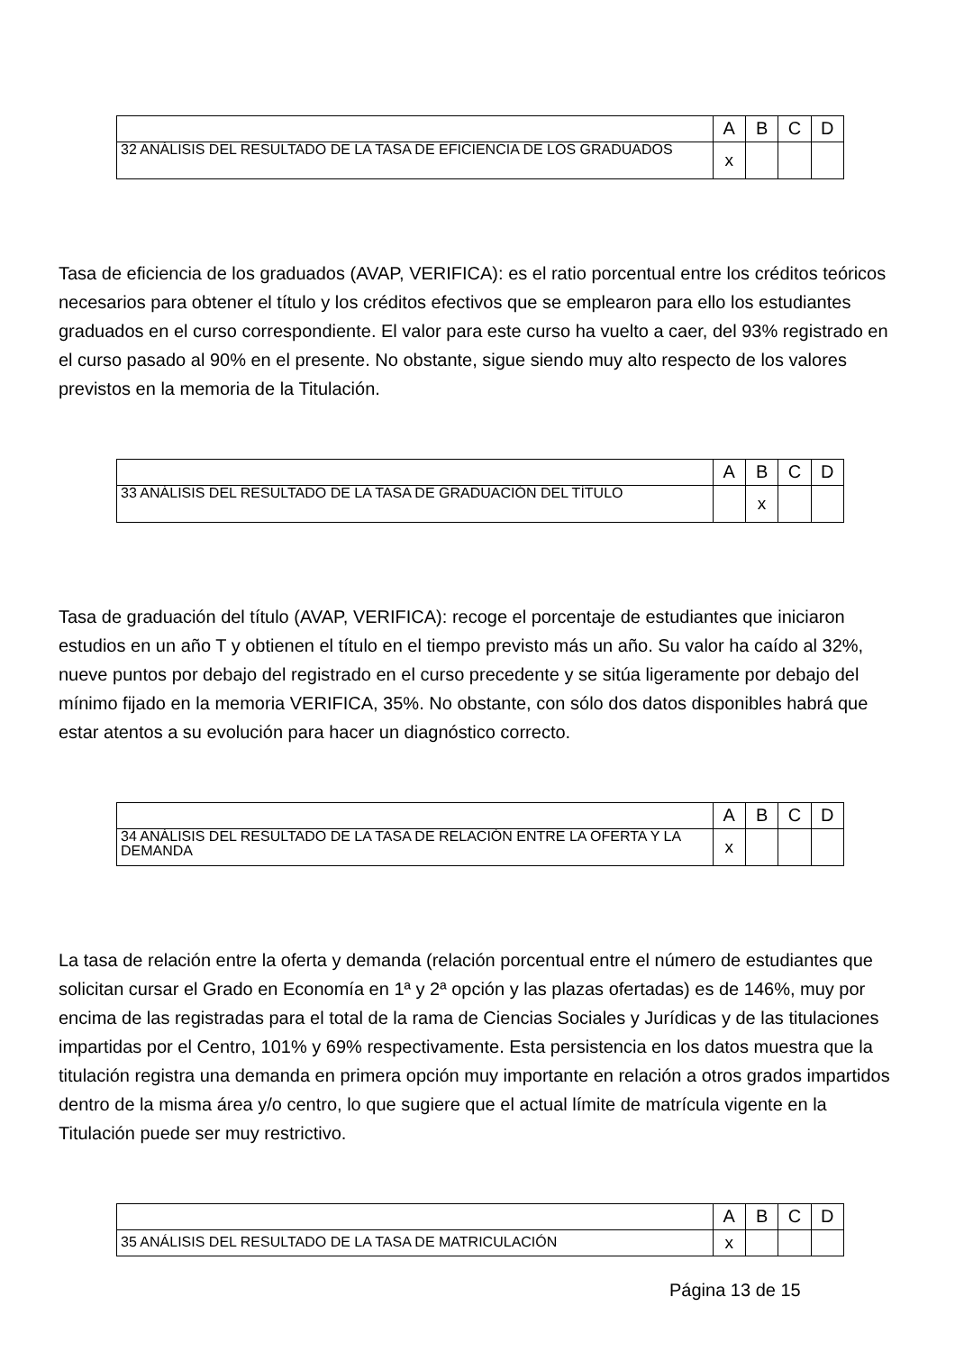| | A | B | C | D |
| 32 ANÁLISIS DEL RESULTADO DE LA TASA DE EFICIENCIA DE LOS GRADUADOS | x | | | |
Tasa de eficiencia de los graduados (AVAP, VERIFICA): es el ratio porcentual entre los créditos teóricos necesarios para obtener el título y los créditos efectivos que se emplearon para ello los estudiantes graduados en el curso correspondiente. El valor para este curso ha vuelto a caer, del 93% registrado en el curso pasado al 90% en el presente. No obstante, sigue siendo muy alto respecto de los valores previstos en la memoria de la Titulación.
| | A | B | C | D |
| 33 ANÁLISIS DEL RESULTADO DE LA TASA DE GRADUACIÓN DEL TÍTULO | | x | | |
Tasa de graduación del título (AVAP, VERIFICA): recoge el porcentaje de estudiantes que iniciaron estudios en un año T y obtienen el título en el tiempo previsto más un año. Su valor ha caído al 32%, nueve puntos por debajo del registrado en el curso precedente y se sitúa ligeramente por debajo del mínimo fijado en la memoria VERIFICA, 35%. No obstante, con sólo dos datos disponibles habrá que estar atentos a su evolución para hacer un diagnóstico correcto.
| | A | B | C | D |
| 34 ANÁLISIS DEL RESULTADO DE LA TASA DE RELACIÓN ENTRE LA OFERTA Y LA DEMANDA | x | | | |
La tasa de relación entre la oferta y demanda (relación porcentual entre el número de estudiantes que solicitan cursar el Grado en Economía en 1ª y 2ª opción y las plazas ofertadas) es de 146%, muy por encima de las registradas para el total de la rama de Ciencias Sociales y Jurídicas y de las titulaciones impartidas por el Centro, 101% y 69% respectivamente. Esta persistencia en los datos muestra que la titulación registra una demanda en primera opción muy importante en relación a otros grados impartidos dentro de la misma área y/o centro, lo que sugiere que el actual límite de matrícula vigente en la Titulación puede ser muy restrictivo.
| | A | B | C | D |
| 35 ANÁLISIS DEL RESULTADO DE LA TASA DE MATRICULACIÓN | x | | | |
Página 13 de 15